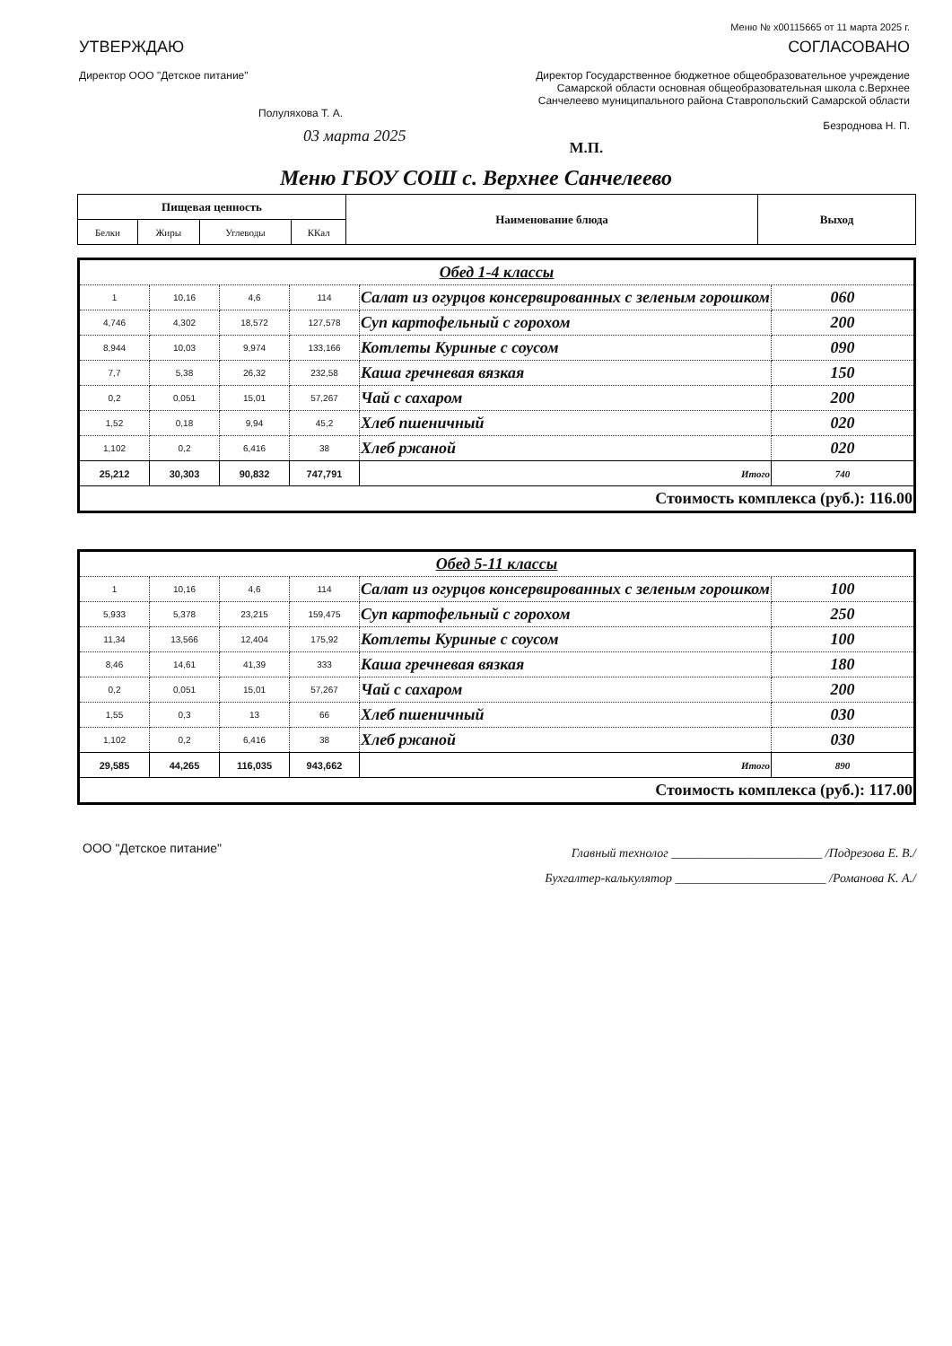Меню № x00115665 от 11 марта 2025 г.
УТВЕРЖДАЮ
Директор ООО "Детское питание"
Полуляхова Т. А.
03 марта 2025
СОГЛАСОВАНО
Директор Государственное бюджетное общеобразовательное учреждение Самарской области основная общеобразовательная школа с.Верхнее Санчелеево муниципального района Ставропольский Самарской области
Безроднова Н. П.
М.П.
Меню ГБОУ СОШ с. Верхнее Санчелеево
| Пищевая ценность | | | | Наименование блюда | Выход |
| --- | --- | --- | --- | --- | --- |
| Белки | Жиры | Углеводы | ККал | | |
| Обед 1-4 классы | | | | | |
| 1 | 10,16 | 4,6 | 114 | Салат из огурцов консервированных с зеленым горошком | 060 |
| 4,746 | 4,302 | 18,572 | 127,578 | Суп картофельный с горохом | 200 |
| 8,944 | 10,03 | 9,974 | 133,166 | Котлеты Куриные с соусом | 090 |
| 7,7 | 5,38 | 26,32 | 232,58 | Каша гречневая вязкая | 150 |
| 0,2 | 0,051 | 15,01 | 57,267 | Чай с сахаром | 200 |
| 1,52 | 0,18 | 9,94 | 45,2 | Хлеб пшеничный | 020 |
| 1,102 | 0,2 | 6,416 | 38 | Хлеб ржаной | 020 |
| 25,212 | 30,303 | 90,832 | 747,791 | Итого | 740 |
| Стоимость комплекса (руб.): 116.00 | | | | | |
| Обед 5-11 классы | | | | | |
| 1 | 10,16 | 4,6 | 114 | Салат из огурцов консервированных с зеленым горошком | 100 |
| 5,933 | 5,378 | 23,215 | 159,475 | Суп картофельный с горохом | 250 |
| 11,34 | 13,566 | 12,404 | 175,92 | Котлеты Куриные с соусом | 100 |
| 8,46 | 14,61 | 41,39 | 333 | Каша гречневая вязкая | 180 |
| 0,2 | 0,051 | 15,01 | 57,267 | Чай с сахаром | 200 |
| 1,55 | 0,3 | 13 | 66 | Хлеб пшеничный | 030 |
| 1,102 | 0,2 | 6,416 | 38 | Хлеб ржаной | 030 |
| 29,585 | 44,265 | 116,035 | 943,662 | Итого | 890 |
| Стоимость комплекса (руб.): 117.00 | | | | | |
ООО "Детское питание"
Главный технолог ________________________ /Подрезова Е. В./
Бухгалтер-калькулятор ________________________ /Романова К. А./